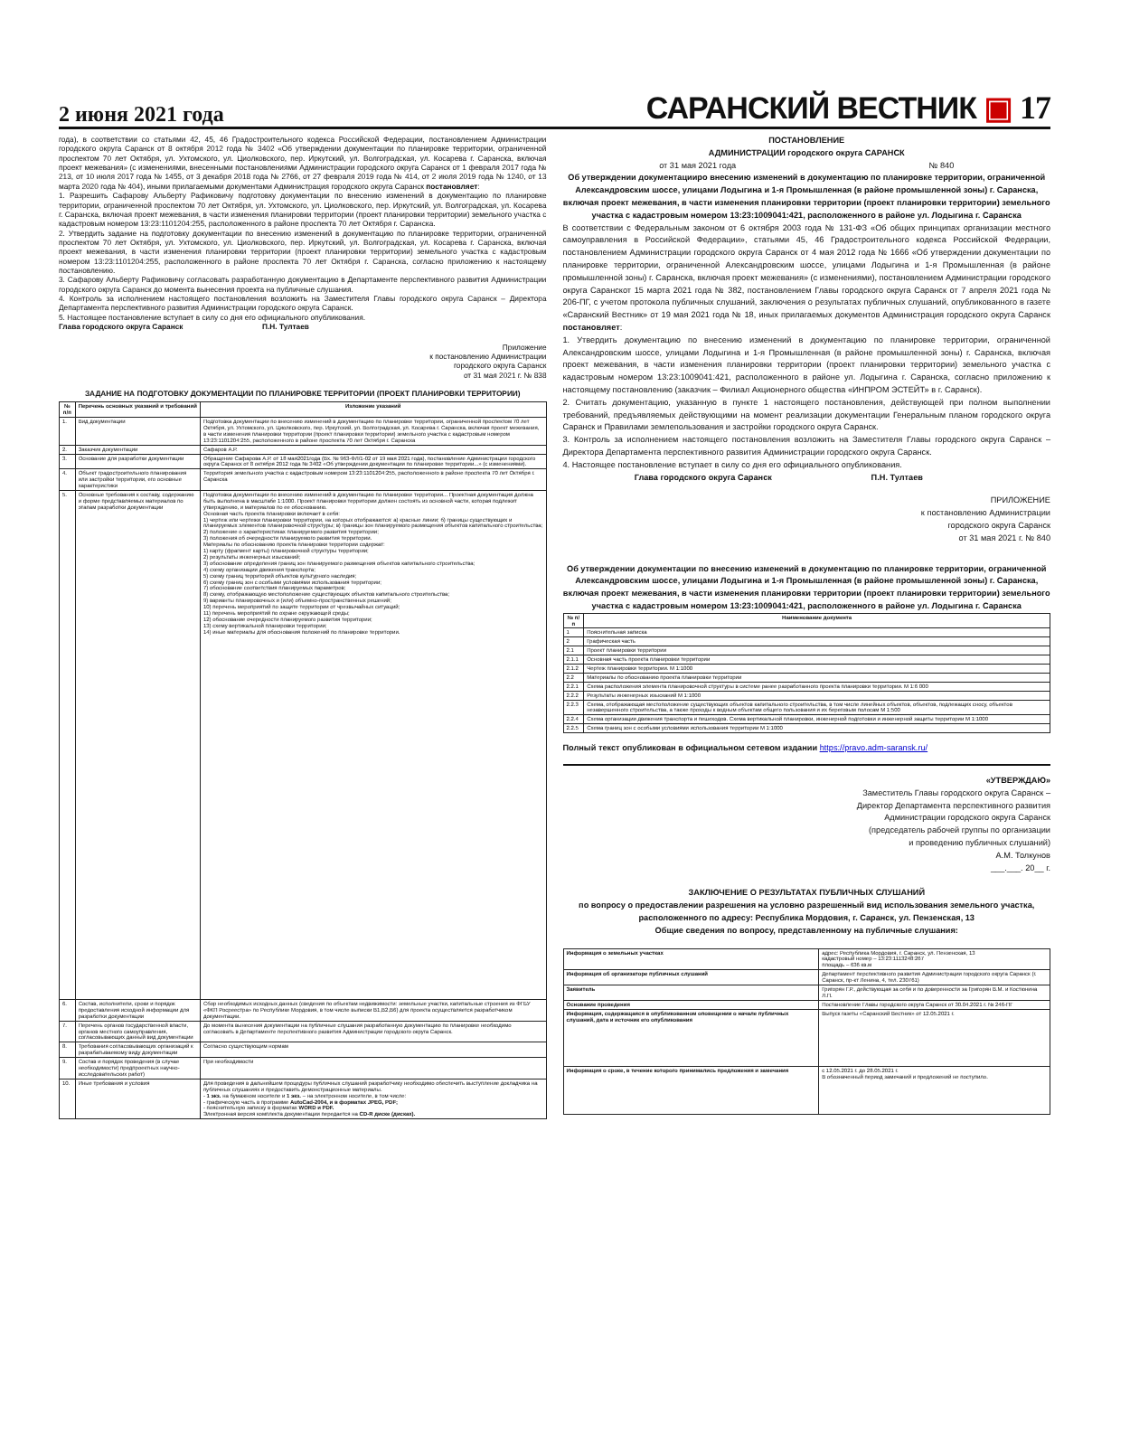2 июня 2021 года САРАНСКИЙ ВЕСТНИК ▣ 17
года), в соответствии со статьями 42, 45, 46 Градостроительного кодекса Российской Федерации, постановлением Администрации городского округа Саранск от 8 октября 2012 года № 3402 «Об утверждении документации по планировке территории, ограниченной проспектом 70 лет Октября, ул. Ухтомского, ул. Циолковского, пер. Иркутский, ул. Волгоградская, ул. Косарева г. Саранска, включая проект межевания» (с изменениями, внесенными постановлениями Администрации городского округа Саранск от 1 февраля 2017 года № 213, от 10 июля 2017 года № 1455, от 3 декабря 2018 года № 2766, от 27 февраля 2019 года № 414, от 2 июля 2019 года № 1240, от 13 марта 2020 года № 404), иными прилагаемыми документами Администрация городского округа Саранск постановляет:
1. Разрешить Сафарову Альберту Рафиковичу подготовку документации по внесению изменений в документацию по планировке территории, ограниченной проспектом 70 лет Октября, ул. Ухтомского, ул. Циолковского, пер. Иркутский, ул. Волгоградская, ул. Косарева г. Саранска, включая проект межевания, в части изменения планировки территории (проект планировки территории) земельного участка с кадастровым номером 13:23:1101204:255, расположенного в районе проспекта 70 лет Октября г. Саранска.
2. Утвердить задание на подготовку документации по внесению изменений в документацию по планировке территории, ограниченной проспектом 70 лет Октября, ул. Ухтомского, ул. Циолковского, пер. Иркутский, ул. Волгоградская, ул. Косарева г. Саранска, включая проект межевания, в части изменения планировки территории (проект планировки территории) земельного участка с кадастровым номером 13:23:1101204:255, расположенного в районе проспекта 70 лет Октября г. Саранска, согласно приложению к настоящему постановлению.
3. Сафарову Альберту Рафиковичу согласовать разработанную документацию в Департаменте перспективного развития Администрации городского округа Саранск до момента вынесения проекта на публичные слушания.
4. Контроль за исполнением настоящего постановления возложить на Заместителя Главы городского округа Саранск – Директора Департамента перспективного развития Администрации городского округа Саранск.
5. Настоящее постановление вступает в силу со дня его официального опубликования.
Глава городского округа Саранск П.Н. Тултаев
Приложение
к постановлению Администрации
городского округа Саранск
от 31 мая 2021 г. № 838
ЗАДАНИЕ НА ПОДГОТОВКУ ДОКУМЕНТАЦИИ ПО ПЛАНИРОВКЕ ТЕРРИТОРИИ (ПРОЕКТ ПЛАНИРОВКИ ТЕРРИТОРИИ)
| № п/п | Перечень основных указаний и требований | Изложение указаний |
| --- | --- | --- |
| 1. | Вид документации | Подготовка документации по внесению изменений в документацию по планировке территории, ограниченной проспектом 70 лет Октября, ул. Ухтомского, ул. Циолковского, пер. Иркутский, ул. Волгоградская, ул. Косарева г. Саранска, включая проект межевания, в части изменения планировки территории (проект планировки территории) земельного участка с кадастровым номером 13:23:1101204:255, расположенного в районе проспекта 70 лет Октября г. Саранска |
| 2. | Заказчик документации | Сафаров А.Р. |
| 3. | Основание для разработки документации | Обращение Сафарова А.Р. от 18 мая2021года (Вх. № 963-ФЛ/1-02 от 19 мая 2021 года), постановление Администрации городского округа Саранск от 8 октября 2012 года № 3402 «Об утверждении документации по планировке территории...» (с изменениями). |
| 4. | Объект градостроительного планирования или застройки территории, его основные характеристики | Территория земельного участка с кадастровым номером 13:23:1101204:255, расположенного в районе проспекта 70 лет Октября г. Саранска |
| 5. | Основные требования к составу, содержанию и форме представляемых материалов по этапам разработки документации | Подготовка документации по внесению изменений в документацию по планировке территории... Проектная документация должна быть выполнена в масштабе 1:1000. Проект планировки территории должен состоять из основной части, которая подлежит утверждению, и материалов по ее обоснованию. Основная часть проекта планировки включает в себя: 1) чертеж или чертежи планировки территории, на которых отображаются: а) красные линии; б) границы существующих и планируемых элементов планировочной структуры; в) границы зон планируемого размещения объектов капитального строительства; 2) положение о характеристиках планируемого развития территории; 3) положения об очередности планируемого развития территории. Материалы по обоснованию проекта планировки территории содержат: 1) карту (фрагмент карты) планировочной структуры территории; 2) результаты инженерных изысканий; 3) обоснование определения границ зон планируемого размещения объектов капитального строительства; 4) схему организации движения транспорта; 5) схему границ территорий объектов культурного наследия; 6) схему границ зон с особыми условиями использования территории; 7) обоснование соответствия планируемых параметров; 8) схему, отображающую местоположение существующих объектов капитального строительства; 9) варианты планировочных и (или) объемно-пространственных решений; 10) перечень мероприятий по защите территории от чрезвычайных ситуаций; 11) перечень мероприятий по охране окружающей среды; 12) обоснование очередности планируемого развития территории; 13) схему вертикальной планировки территории; 14) иные материалы для обоснования положений по планировке территории. |
| 6. | Состав, исполнители, сроки и порядок предоставления исходной информации для разработки документации | Сбор необходимых исходных данных (сведения по объектам недвижимости: земельные участки, капитальные строения из ФГБУ «ФКП Росреестра» по Республике Мордовия, в том числе выписки В1,В2,В6) для проекта осуществляется разработчиком документации. |
| 7. | Перечень органов государственной власти, органов местного самоуправления, согласовывающих данный вид документации | До момента вынесения документации на публичные слушания разработанную документацию по планировке необходимо согласовать в Департаменте перспективного развития Администрации городского округа Саранск. |
| 8. | Требования согласовывающих организаций к разрабатываемому виду документации | Согласно существующим нормам |
| 9. | Состав и порядок проведения (в случае необходимости) предпроектных научно-исследовательских работ) | При необходимости |
| 10. | Иные требования и условия | Для проведения в дальнейшем процедуры публичных слушаний разработчику необходимо обеспечить выступление докладчика на публичных слушаниях и предоставить демонстрационные материалы. - 1 экз. на бумажном носителе и 1 экз. – на электронном носителе, в том числе: - графическую часть в программе AutoCad-2004, и в форматах JPEG, PDF; - пояснительную записку в форматах WORD и PDF. Электронная версия комплекта документации передается на CD-R диске (дисках). |
ПОСТАНОВЛЕНИЕ
АДМИНИСТРАЦИИ городского округа САРАНСК
от 31 мая 2021 года № 840
Об утверждении документацииpо внесению изменений в документацию по планировке территории, ограниченной Александровским шоссе, улицами Лодыгина и 1-я Промышленная (в районе промышленной зоны) г. Саранска, включая проект межевания, в части изменения планировки территории (проект планировки территории) земельного участка с кадастровым номером 13:23:1009041:421, расположенного в районе ул. Лодыгина г. Саранска
В соответствии с Федеральным законом от 6 октября 2003 года № 131-ФЗ «Об общих принципах организации местного самоуправления в Российской Федерации», статьями 45, 46 Градостроительного кодекса Российской Федерации, постановлением Администрации городского округа Саранск от 4 мая 2012 года № 1666 «Об утверждении документации по планировке территории, ограниченной Александровским шоссе, улицами Лодыгина и 1-я Промышленная (в районе промышленной зоны) г. Саранска, включая проект межевания» (с изменениями), постановлением Администрации городского округа Саранскот 15 марта 2021 года № 382, постановлением Главы городского округа Саранск от 7 апреля 2021 года № 206-ПГ, с учетом протокола публичных слушаний, заключения о результатах публичных слушаний, опубликованного в газете «Саранский Вестник» от 19 мая 2021 года № 18, иных прилагаемых документов Администрация городского округа Саранск постановляет:
1. Утвердить документацию по внесению изменений в документацию по планировке территории, ограниченной Александровским шоссе, улицами Лодыгина и 1-я Промышленная (в районе промышленной зоны) г. Саранска, включая проект межевания, в части изменения планировки территории (проект планировки территории) земельного участка с кадастровым номером 13:23:1009041:421, расположенного в районе ул. Лодыгина г. Саранска, согласно приложению к настоящему постановлению (заказчик – Филиал Акционерного общества «ИНПРОМ ЭСТЕЙТ» в г. Саранск).
2. Считать документацию, указанную в пункте 1 настоящего постановления, действующей при полном выполнении требований, предъявляемых действующими на момент реализации документации Генеральным планом городского округа Саранск и Правилами землепользования и застройки городского округа Саранск.
3. Контроль за исполнением настоящего постановления возложить на Заместителя Главы городского округа Саранск – Директора Департамента перспективного развития Администрации городского округа Саранск.
4. Настоящее постановление вступает в силу со дня его официального опубликования.
Глава городского округа Саранск П.Н. Тултаев
ПРИЛОЖЕНИЕ
к постановлению Администрации
городского округа Саранск
от 31 мая 2021 г. № 840
Об утверждении документации по внесению изменений в документацию по планировке территории, ограниченной Александровским шоссе, улицами Лодыгина и 1-я Промышленная (в районе промышленной зоны) г. Саранска, включая проект межевания, в части изменения планировки территории (проект планировки территории) земельного участка с кадастровым номером 13:23:1009041:421, расположенного в районе ул. Лодыгина г. Саранска
| № п/п | Наименование документа |
| --- | --- |
| 1 | Пояснительная записка |
| 2 | Графическая часть |
| 2.1 | Проект планировки территории |
| 2.1.1 | Основная часть проекта планировки территории |
| 2.1.2 | Чертеж планировки территории. М 1:1000 |
| 2.2 | Материалы по обоснованию проекта планировки территории |
| 2.2.1 | Схема расположения элемента планировочной структуры в системе ранее разработанного проекта планировки территории. М 1:6 000 |
| 2.2.2 | Результаты инженерных изысканий М 1:1000 |
| 2.2.3 | Схема, отображающая местоположение существующих объектов капитального строительства, в том числе линейных объектов, объектов, подлежащих сносу, объектов незавершенного строительства, а также проходы к водным объектам общего пользования и их береговым полосам М 1:500 |
| 2.2.4 | Схема организации движения транспорта и пешеходов. Схема вертикальной планировки, инженерной подготовки и инженерной защиты территории М 1:1000 |
| 2.2.5 | Схема границ зон с особыми условиями использования территории М 1:1000 |
Полный текст опубликован в официальном сетевом издании https://pravo.adm-saransk.ru/
«УТВЕРЖДАЮ»
Заместитель Главы городского округа Саранск –
Директор Департамента перспективного развития
Администрации городского округа Саранск
(председатель рабочей группы по организации
и проведению публичных слушаний)
А.М. Толкунов
___.___. 20__ г.
ЗАКЛЮЧЕНИЕ О РЕЗУЛЬТАТАХ ПУБЛИЧНЫХ СЛУШАНИЙ
по вопросу о предоставлении разрешения на условно разрешенный вид использования земельного участка, расположенного по адресу: Республика Мордовия, г. Саранск, ул. Пензенская, 13
Общие сведения по вопросу, представленному на публичные слушания:
| Информация о земельных участках | адрес: Республика Мордовия, г. Саранск, ул. Пензенская, 13 кадастровый номер – 13:23:1113248:267 площадь – 636 кв.м |
| Информация об организаторе публичных слушаний | Департамент перспективного развития Администрации городского округа Саранск (г. Саранск, пр-кт Ленина, 4, тел. 230761) |
| Заявитель | Григорян Г.Р., действующая за себя и по доверенности за Григорян В.М. и Костюнина Л.П. |
| Основание проведения | Постановление Главы городского округа Саранск от 30.04.2021 г. № 246-ПГ |
| Информация, содержащаяся в опубликованном оповещении о начале публичных слушаний, дата и источник его опубликования | Выпуск газеты «Саранский Вестник» от 12.05.2021 г. |
| Информация о сроке, в течение которого принимались предложения и замечания | с 12.05.2021 г. до 28.05.2021 г. В обозначенный период замечаний и предложений не поступило. |